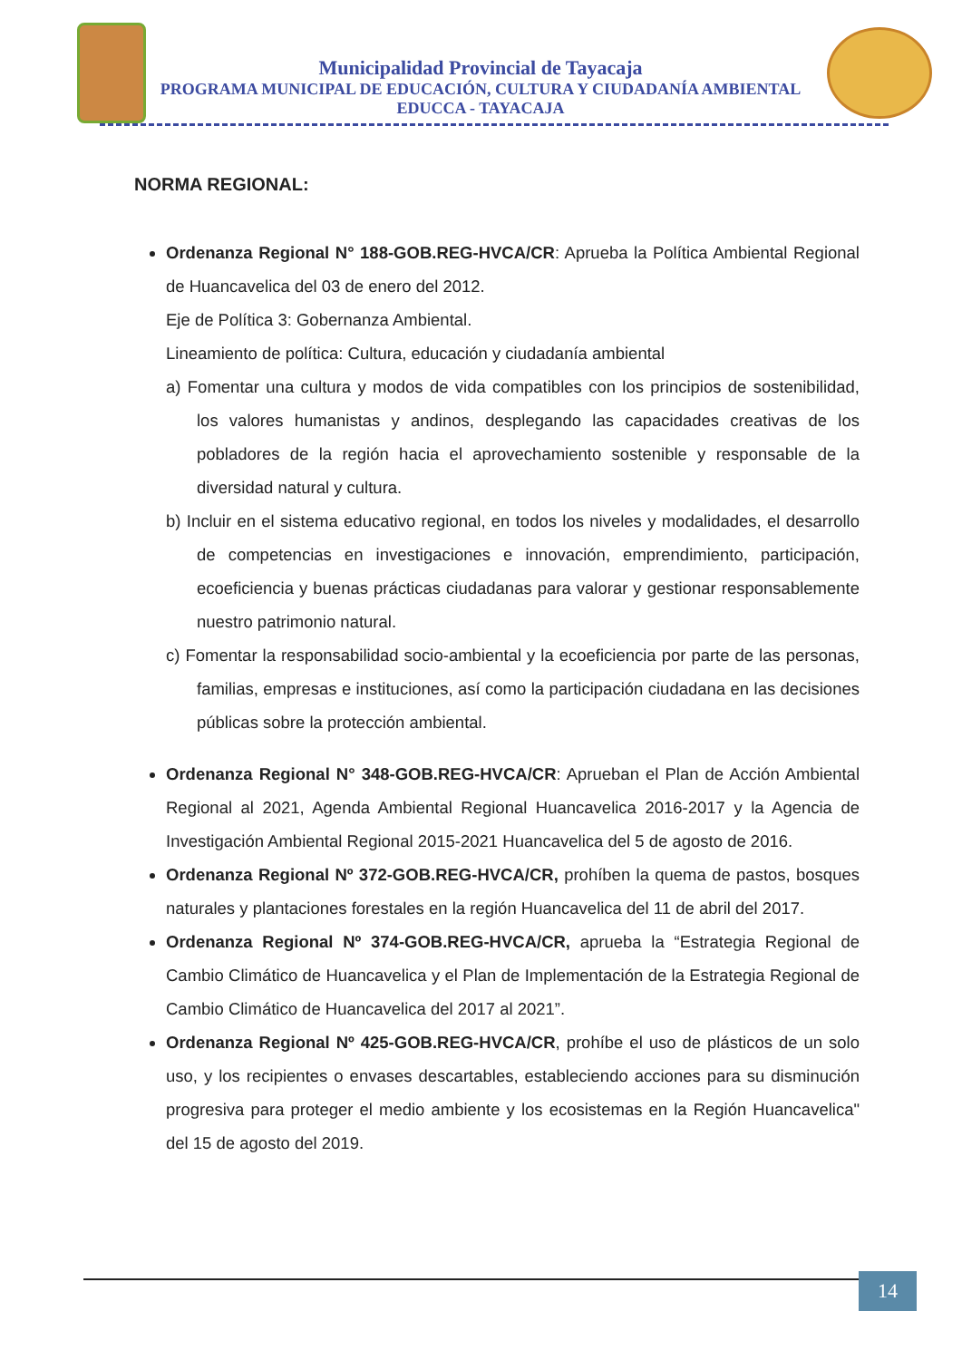Municipalidad Provincial de Tayacaja
PROGRAMA MUNICIPAL DE EDUCACIÓN, CULTURA Y CIUDADANÍA AMBIENTAL
EDUCCA - TAYACAJA
NORMA REGIONAL:
Ordenanza Regional N° 188-GOB.REG-HVCA/CR: Aprueba la Política Ambiental Regional de Huancavelica del 03 de enero del 2012.
Eje de Política 3: Gobernanza Ambiental.
Lineamiento de política: Cultura, educación y ciudadanía ambiental
a) Fomentar una cultura y modos de vida compatibles con los principios de sostenibilidad, los valores humanistas y andinos, desplegando las capacidades creativas de los pobladores de la región hacia el aprovechamiento sostenible y responsable de la diversidad natural y cultura.
b) Incluir en el sistema educativo regional, en todos los niveles y modalidades, el desarrollo de competencias en investigaciones e innovación, emprendimiento, participación, ecoeficiencia y buenas prácticas ciudadanas para valorar y gestionar responsablemente nuestro patrimonio natural.
c) Fomentar la responsabilidad socio-ambiental y la ecoeficiencia por parte de las personas, familias, empresas e instituciones, así como la participación ciudadana en las decisiones públicas sobre la protección ambiental.
Ordenanza Regional N° 348-GOB.REG-HVCA/CR: Aprueban el Plan de Acción Ambiental Regional al 2021, Agenda Ambiental Regional Huancavelica 2016-2017 y la Agencia de Investigación Ambiental Regional 2015-2021 Huancavelica del 5 de agosto de 2016.
Ordenanza Regional Nº 372-GOB.REG-HVCA/CR, prohíben la quema de pastos, bosques naturales y plantaciones forestales en la región Huancavelica del 11 de abril del 2017.
Ordenanza Regional Nº 374-GOB.REG-HVCA/CR, aprueba la “Estrategia Regional de Cambio Climático de Huancavelica y el Plan de Implementación de la Estrategia Regional de Cambio Climático de Huancavelica del 2017 al 2021”.
Ordenanza Regional Nº 425-GOB.REG-HVCA/CR, prohíbe el uso de plásticos de un solo uso, y los recipientes o envases descartables, estableciendo acciones para su disminución progresiva para proteger el medio ambiente y los ecosistemas en la Región Huancavelica" del 15 de agosto del 2019.
14